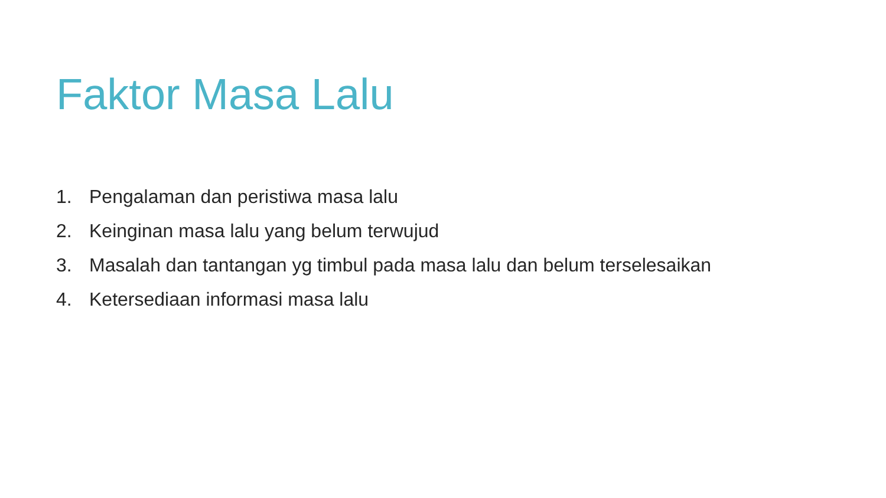Faktor Masa Lalu
1. Pengalaman dan peristiwa masa lalu
2. Keinginan masa lalu yang belum terwujud
3. Masalah dan tantangan yg timbul pada masa lalu dan belum terselesaikan
4. Ketersediaan informasi masa lalu